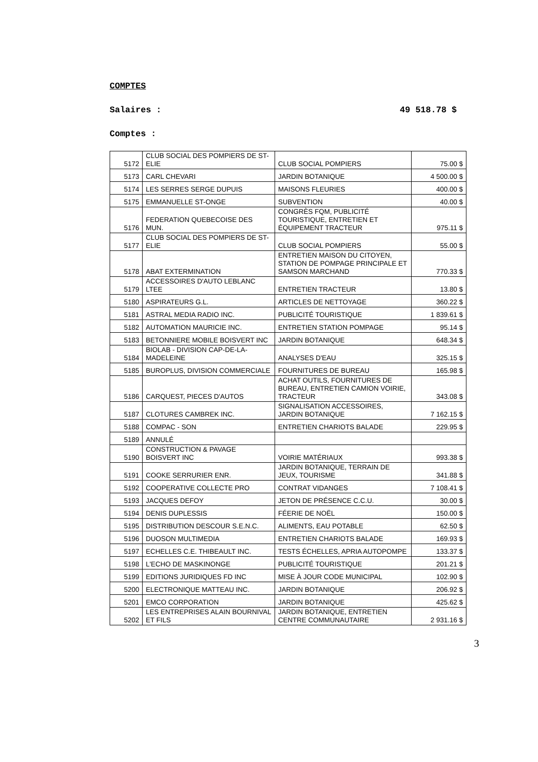COMPTES
Salaires : 49 518.78 $
Comptes :
| 5172 | CLUB SOCIAL DES POMPIERS DE ST-ELIE | CLUB SOCIAL POMPIERS | 75.00 $ |
| 5173 | CARL CHEVARI | JARDIN BOTANIQUE | 4 500.00 $ |
| 5174 | LES SERRES SERGE DUPUIS | MAISONS FLEURIES | 400.00 $ |
| 5175 | EMMANUELLE ST-ONGE | SUBVENTION | 40.00 $ |
| 5176 | FEDERATION QUEBECOISE DES MUN. | CONGRÈS FQM, PUBLICITÉ TOURISTIQUE, ENTRETIEN ET ÉQUIPEMENT TRACTEUR | 975.11 $ |
| 5177 | CLUB SOCIAL DES POMPIERS DE ST-ELIE | CLUB SOCIAL POMPIERS | 55.00 $ |
| 5178 | ABAT EXTERMINATION | ENTRETIEN MAISON DU CITOYEN, STATION DE POMPAGE PRINCIPALE ET SAMSON MARCHAND | 770.33 $ |
| 5179 | ACCESSOIRES D'AUTO LEBLANC LTEE | ENTRETIEN TRACTEUR | 13.80 $ |
| 5180 | ASPIRATEURS G.L. | ARTICLES DE NETTOYAGE | 360.22 $ |
| 5181 | ASTRAL MEDIA RADIO INC. | PUBLICITÉ TOURISTIQUE | 1 839.61 $ |
| 5182 | AUTOMATION MAURICIE INC. | ENTRETIEN STATION POMPAGE | 95.14 $ |
| 5183 | BETONNIERE MOBILE BOISVERT INC | JARDIN BOTANIQUE | 648.34 $ |
| 5184 | BIOLAB - DIVISION CAP-DE-LA-MADELEINE | ANALYSES D'EAU | 325.15 $ |
| 5185 | BUROPLUS, DIVISION COMMERCIALE | FOURNITURES DE BUREAU | 165.98 $ |
| 5186 | CARQUEST, PIECES D'AUTOS | ACHAT OUTILS, FOURNITURES DE BUREAU, ENTRETIEN CAMION VOIRIE, TRACTEUR | 343.08 $ |
| 5187 | CLOTURES CAMBREK INC. | SIGNALISATION ACCESSOIRES, JARDIN BOTANIQUE | 7 162.15 $ |
| 5188 | COMPAC - SON | ENTRETIEN CHARIOTS BALADE | 229.95 $ |
| 5189 | ANNULÉ | | |
| 5190 | CONSTRUCTION & PAVAGE BOISVERT INC | VOIRIE MATÉRIAUX | 993.38 $ |
| 5191 | COOKE SERRURIER ENR. | JARDIN BOTANIQUE, TERRAIN DE JEUX, TOURISME | 341.88 $ |
| 5192 | COOPERATIVE COLLECTE PRO | CONTRAT VIDANGES | 7 108.41 $ |
| 5193 | JACQUES DEFOY | JETON DE PRÉSENCE C.C.U. | 30.00 $ |
| 5194 | DENIS DUPLESSIS | FÉERIE DE NOËL | 150.00 $ |
| 5195 | DISTRIBUTION DESCOUR S.E.N.C. | ALIMENTS, EAU POTABLE | 62.50 $ |
| 5196 | DUOSON MULTIMEDIA | ENTRETIEN CHARIOTS BALADE | 169.93 $ |
| 5197 | ECHELLES C.E. THIBEAULT INC. | TESTS ÉCHELLES, APRIA AUTOPOMPE | 133.37 $ |
| 5198 | L'ECHO DE MASKINONGE | PUBLICITÉ TOURISTIQUE | 201.21 $ |
| 5199 | EDITIONS JURIDIQUES FD INC | MISE À JOUR CODE MUNICIPAL | 102.90 $ |
| 5200 | ELECTRONIQUE MATTEAU INC. | JARDIN BOTANIQUE | 206.92 $ |
| 5201 | EMCO CORPORATION | JARDIN BOTANIQUE | 425.62 $ |
| 5202 | LES ENTREPRISES ALAIN BOURNIVAL ET FILS | JARDIN BOTANIQUE, ENTRETIEN CENTRE COMMUNAUTAIRE | 2 931.16 $ |
3